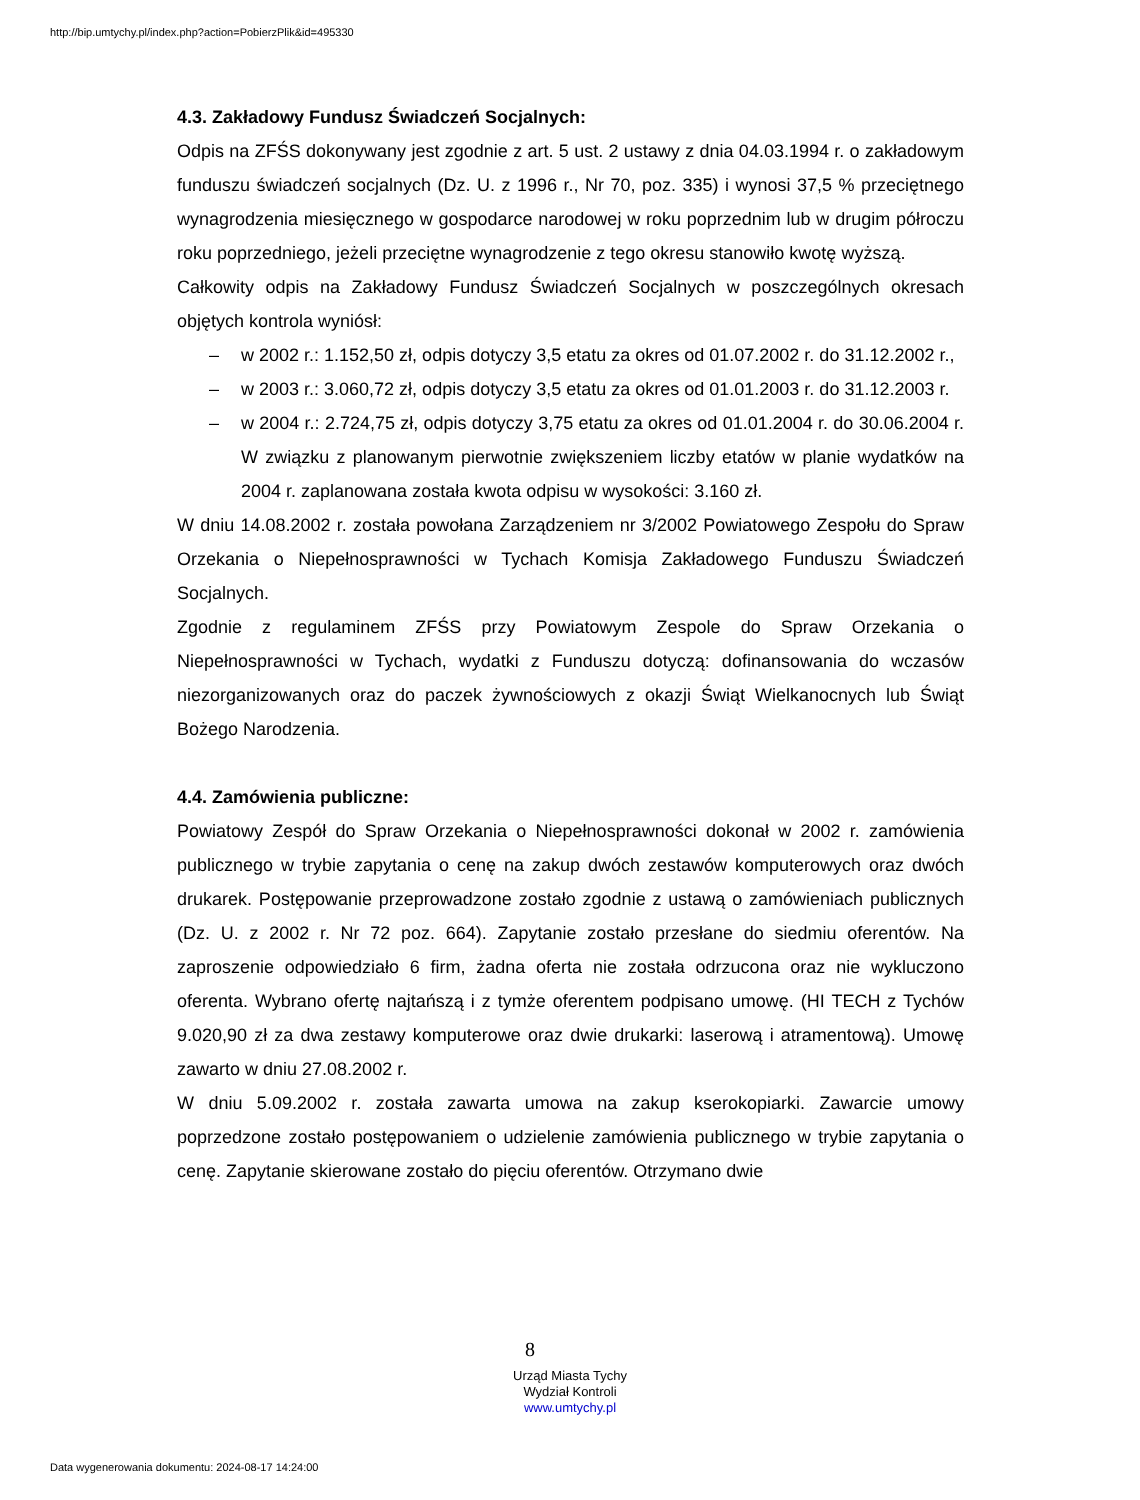http://bip.umtychy.pl/index.php?action=PobierzPlik&id=495330
4.3. Zakładowy Fundusz Świadczeń Socjalnych:
Odpis na ZFŚS dokonywany jest zgodnie z art. 5 ust. 2 ustawy z dnia 04.03.1994 r. o zakładowym funduszu świadczeń socjalnych (Dz. U. z 1996 r., Nr 70, poz. 335) i wynosi 37,5 % przeciętnego wynagrodzenia miesięcznego w gospodarce narodowej w roku poprzednim lub w drugim półroczu roku poprzedniego, jeżeli przeciętne wynagrodzenie z tego okresu stanowiło kwotę wyższą.
Całkowity odpis na Zakładowy Fundusz Świadczeń Socjalnych w poszczególnych okresach objętych kontrola wyniósł:
– w 2002 r.: 1.152,50 zł, odpis dotyczy 3,5 etatu za okres od 01.07.2002 r. do 31.12.2002 r.,
– w 2003 r.: 3.060,72 zł, odpis dotyczy 3,5 etatu za okres od 01.01.2003 r. do 31.12.2003 r.
– w 2004 r.: 2.724,75 zł, odpis dotyczy 3,75 etatu za okres od 01.01.2004 r. do 30.06.2004 r. W związku z planowanym pierwotnie zwiększeniem liczby etatów w planie wydatków na 2004 r. zaplanowana została kwota odpisu w wysokości: 3.160 zł.
W dniu 14.08.2002 r. została powołana Zarządzeniem nr 3/2002 Powiatowego Zespołu do Spraw Orzekania o Niepełnosprawności w Tychach Komisja Zakładowego Funduszu Świadczeń Socjalnych.
Zgodnie z regulaminem ZFŚS przy Powiatowym Zespole do Spraw Orzekania o Niepełnosprawności w Tychach, wydatki z Funduszu dotyczą: dofinansowania do wczasów niezorganizowanych oraz do paczek żywnościowych z okazji Świąt Wielkanocnych lub Świąt Bożego Narodzenia.
4.4. Zamówienia publiczne:
Powiatowy Zespół do Spraw Orzekania o Niepełnosprawności dokonał w 2002 r. zamówienia publicznego w trybie zapytania o cenę na zakup dwóch zestawów komputerowych oraz dwóch drukarek. Postępowanie przeprowadzone zostało zgodnie z ustawą o zamówieniach publicznych (Dz. U. z 2002 r. Nr 72 poz. 664). Zapytanie zostało przesłane do siedmiu oferentów. Na zaproszenie odpowiedziało 6 firm, żadna oferta nie została odrzucona oraz nie wykluczono oferenta. Wybrano ofertę najtańszą i z tymże oferentem podpisano umowę. (HI TECH z Tychów 9.020,90 zł za dwa zestawy komputerowe oraz dwie drukarki: laserową i atramentową). Umowę zawarto w dniu 27.08.2002 r.
W dniu 5.09.2002 r. została zawarta umowa na zakup kserokopiarki. Zawarcie umowy poprzedzone zostało postępowaniem o udzielenie zamówienia publicznego w trybie zapytania o cenę. Zapytanie skierowane zostało do pięciu oferentów. Otrzymano dwie
8
Urząd Miasta Tychy
Wydział Kontroli
www.umtychy.pl
Data wygenerowania dokumentu: 2024-08-17 14:24:00